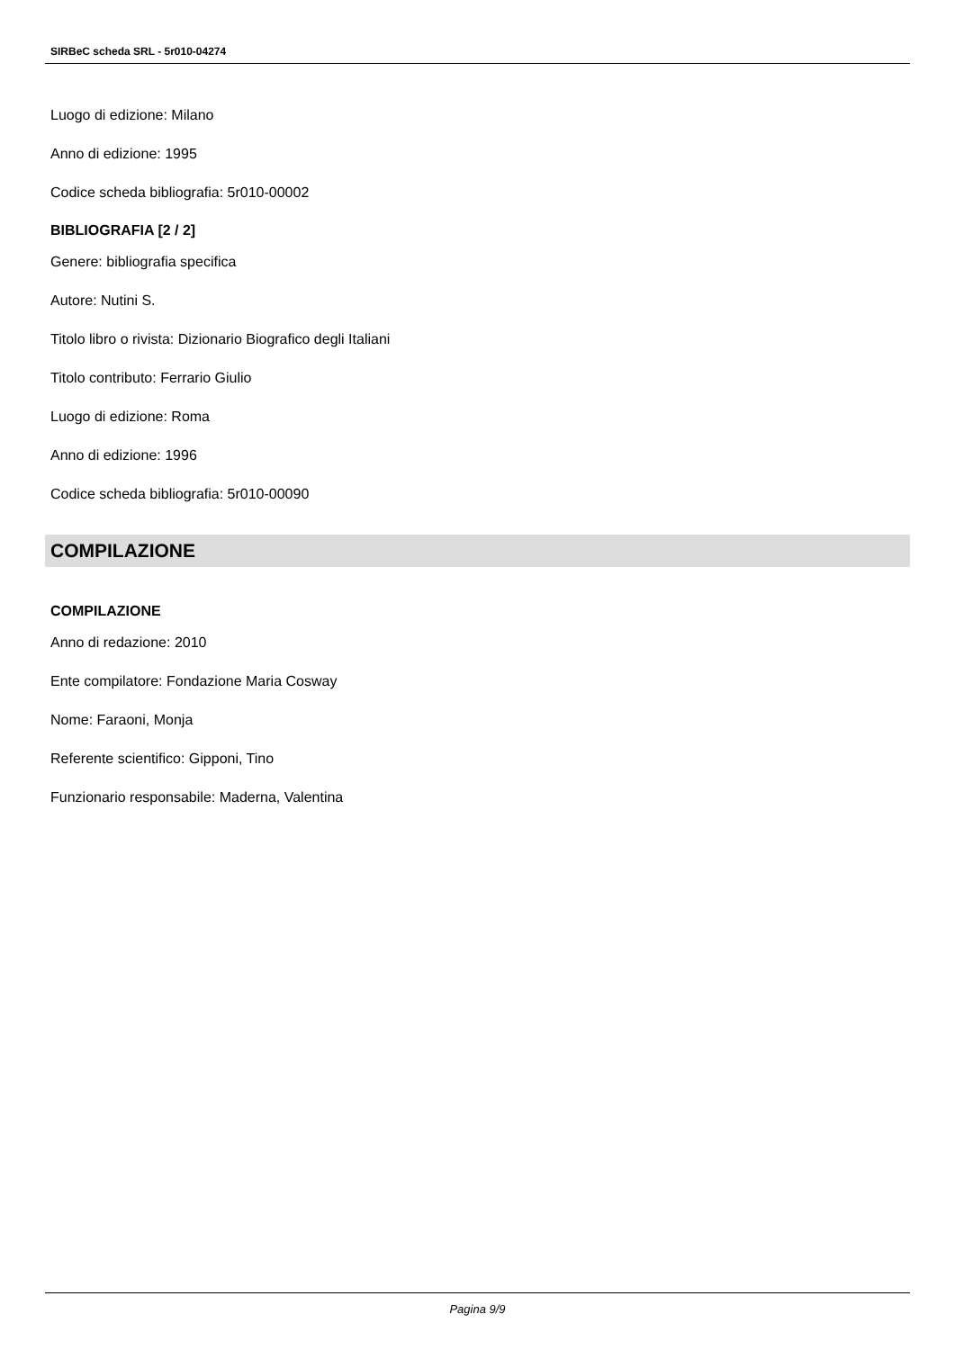SIRBeC scheda SRL - 5r010-04274
Luogo di edizione: Milano
Anno di edizione: 1995
Codice scheda bibliografia: 5r010-00002
BIBLIOGRAFIA [2 / 2]
Genere: bibliografia specifica
Autore: Nutini S.
Titolo libro o rivista: Dizionario Biografico degli Italiani
Titolo contributo: Ferrario Giulio
Luogo di edizione: Roma
Anno di edizione: 1996
Codice scheda bibliografia: 5r010-00090
COMPILAZIONE
COMPILAZIONE
Anno di redazione: 2010
Ente compilatore: Fondazione Maria Cosway
Nome: Faraoni, Monja
Referente scientifico: Gipponi, Tino
Funzionario responsabile: Maderna, Valentina
Pagina 9/9